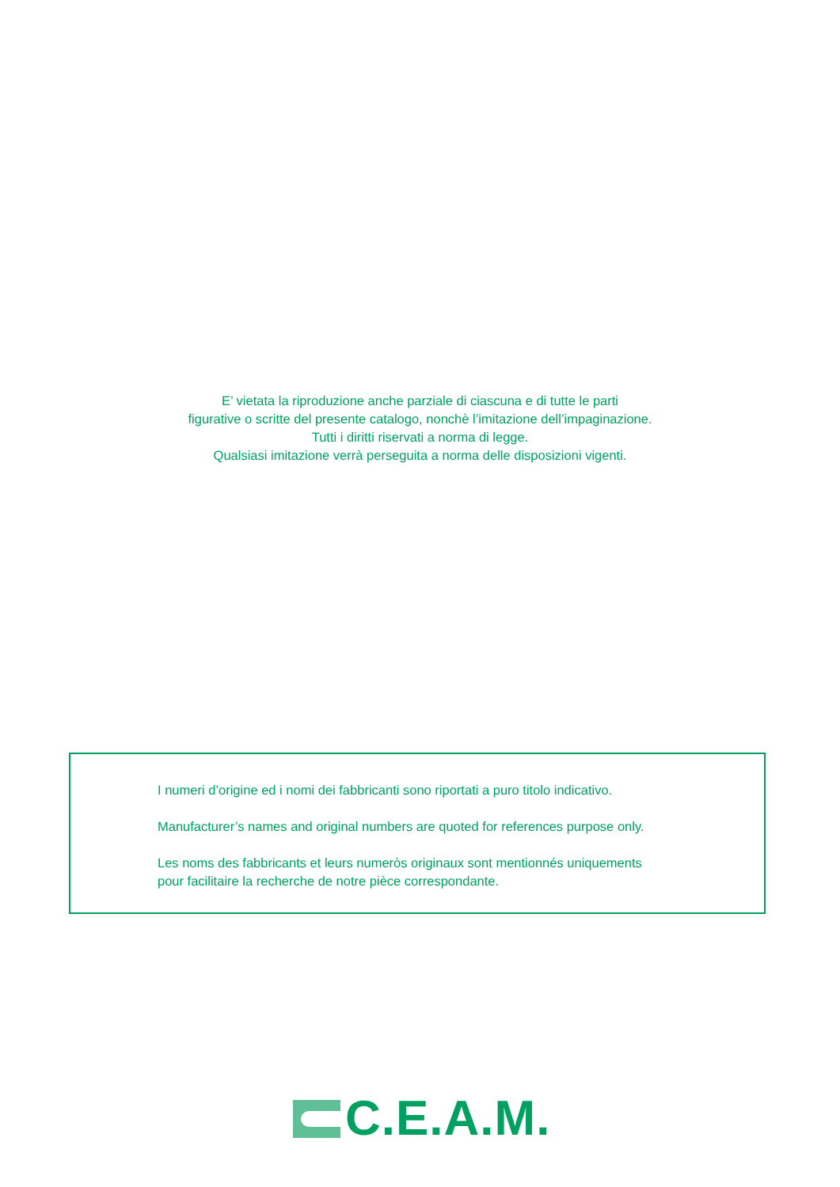E’ vietata la riproduzione anche parziale di ciascuna e di tutte le parti
figurative o scritte del presente catalogo, nonchè l’imitazione dell’impaginazione.
Tutti i diritti riservati a norma di legge.
Qualsiasi imitazione verrà perseguita a norma delle disposizioni vigenti.
I numeri d’origine ed i nomi dei fabbricanti sono riportati a puro titolo indicativo.
Manufacturer’s names and original numbers are quoted for references purpose only.
Les noms des fabbricants et leurs numeròs originaux sont mentionnés uniquements
pour facilitaire la recherche de notre pièce correspondante.
C.E.A.M.